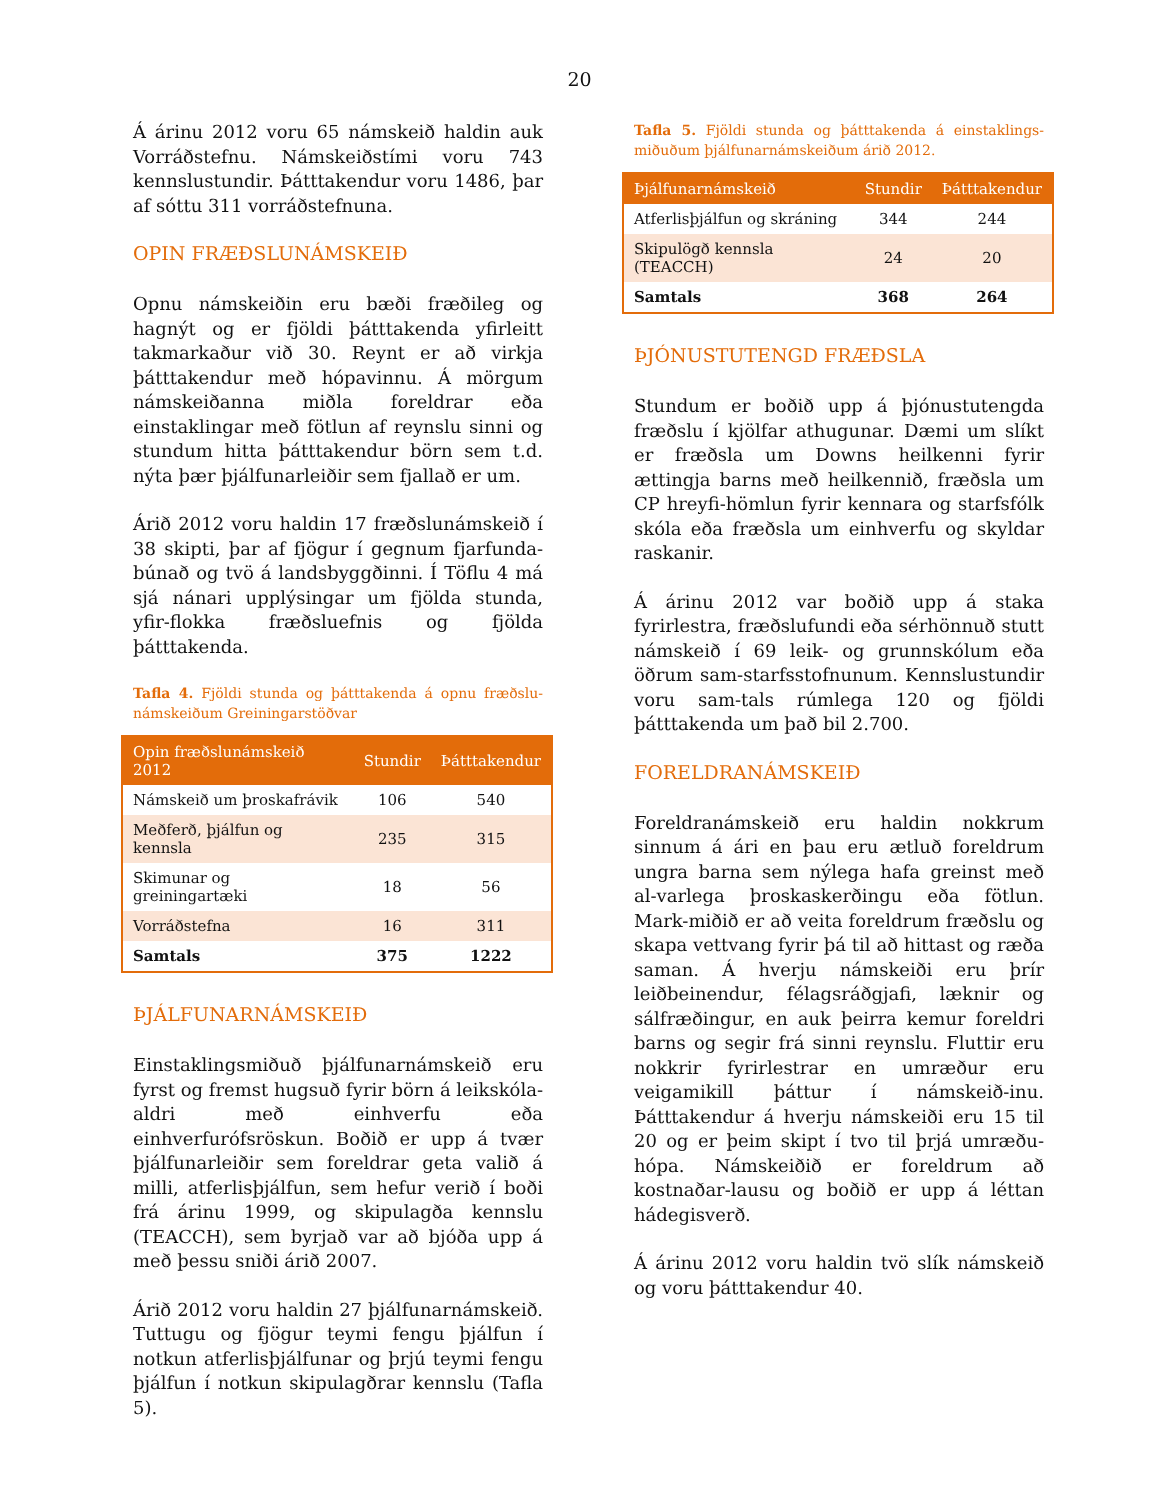20
Á árinu 2012 voru 65 námskeið haldin auk Vorráðstefnu. Námskeiðstími voru 743 kennslustundir. Þátttakendur voru 1486, þar af sóttu 311 vorráðstefnuna.
OPIN FRÆÐSLUNÁMSKEIÐ
Opnu námskeiðin eru bæði fræðileg og hagnýt og er fjöldi þátttakenda yfirleitt takmarkaður við 30. Reynt er að virkja þátttakendur með hópavinnu. Á mörgum námskeiðanna miðla foreldrar eða einstaklingar með fötlun af reynslu sinni og stundum hitta þátttakendur börn sem t.d. nýta þær þjálfunarleiðir sem fjallað er um.
Árið 2012 voru haldin 17 fræðslunámskeið í 38 skipti, þar af fjögur í gegnum fjarfunda-búnað og tvö á landsbyggðinni. Í Töflu 4 má sjá nánari upplýsingar um fjölda stunda, yfir-flokka fræðsluefnis og fjölda þátttakenda.
Tafla 4. Fjöldi stunda og þátttakenda á opnu fræðslu-námskeiðum Greiningarstöðvar
| Opin fræðslunámskeið 2012 | Stundir | Þátttakendur |
| --- | --- | --- |
| Námskeið um þroskafrávik | 106 | 540 |
| Meðferð, þjálfun og kennsla | 235 | 315 |
| Skimunar og greiningartæki | 18 | 56 |
| Vorráðstefna | 16 | 311 |
| Samtals | 375 | 1222 |
ÞJÁLFUNARNÁMSKEIÐ
Einstaklingsmiðuð þjálfunarnámskeið eru fyrst og fremst hugsuð fyrir börn á leikskóla-aldri með einhverfu eða einhverfurófsröskun. Boðið er upp á tvær þjálfunarleiðir sem foreldrar geta valið á milli, atferlisþjálfun, sem hefur verið í boði frá árinu 1999, og skipulagða kennslu (TEACCH), sem byrjað var að bjóða upp á með þessu sniði árið 2007.
Árið 2012 voru haldin 27 þjálfunarnámskeið. Tuttugu og fjögur teymi fengu þjálfun í notkun atferlisþjálfunar og þrjú teymi fengu þjálfun í notkun skipulagðrar kennslu (Tafla 5).
Tafla 5. Fjöldi stunda og þátttakenda á einstaklings-miðuðum þjálfunarnámskeiðum árið 2012.
| Þjálfunarnámskeið | Stundir | Þátttakendur |
| --- | --- | --- |
| Atferlisþjálfun og skráning | 344 | 244 |
| Skipulögð kennsla (TEACCH) | 24 | 20 |
| Samtals | 368 | 264 |
ÞJÓNUSTUTENGD FRÆÐSLA
Stundum er boðið upp á þjónustutengda fræðslu í kjölfar athugunar. Dæmi um slíkt er fræðsla um Downs heilkenni fyrir ættingja barns með heilkennið, fræðsla um CP hreyfi-hömlun fyrir kennara og starfsfólk skóla eða fræðsla um einhverfu og skyldar raskanir.
Á árinu 2012 var boðið upp á staka fyrirlestra, fræðslufundi eða sérhönnuð stutt námskeið í 69 leik- og grunnskólum eða öðrum sam-starfsstofnunum. Kennslustundir voru sam-tals rúmlega 120 og fjöldi þátttakenda um það bil 2.700.
FORELDRANÁMSKEIÐ
Foreldranámskeið eru haldin nokkrum sinnum á ári en þau eru ætluð foreldrum ungra barna sem nýlega hafa greinst með al-varlega þroskaskerðingu eða fötlun. Mark-miðið er að veita foreldrum fræðslu og skapa vettvang fyrir þá til að hittast og ræða saman. Á hverju námskeiði eru þrír leiðbeinendur, félagsráðgjafi, læknir og sálfræðingur, en auk þeirra kemur foreldri barns og segir frá sinni reynslu. Fluttir eru nokkrir fyrirlestrar en umræður eru veigamikill þáttur í námskeið-inu. Þátttakendur á hverju námskeiði eru 15 til 20 og er þeim skipt í tvo til þrjá umræðu-hópa. Námskeiðið er foreldrum að kostnaðar-lausu og boðið er upp á léttan hádegisverð.
Á árinu 2012 voru haldin tvö slík námskeið og voru þátttakendur 40.